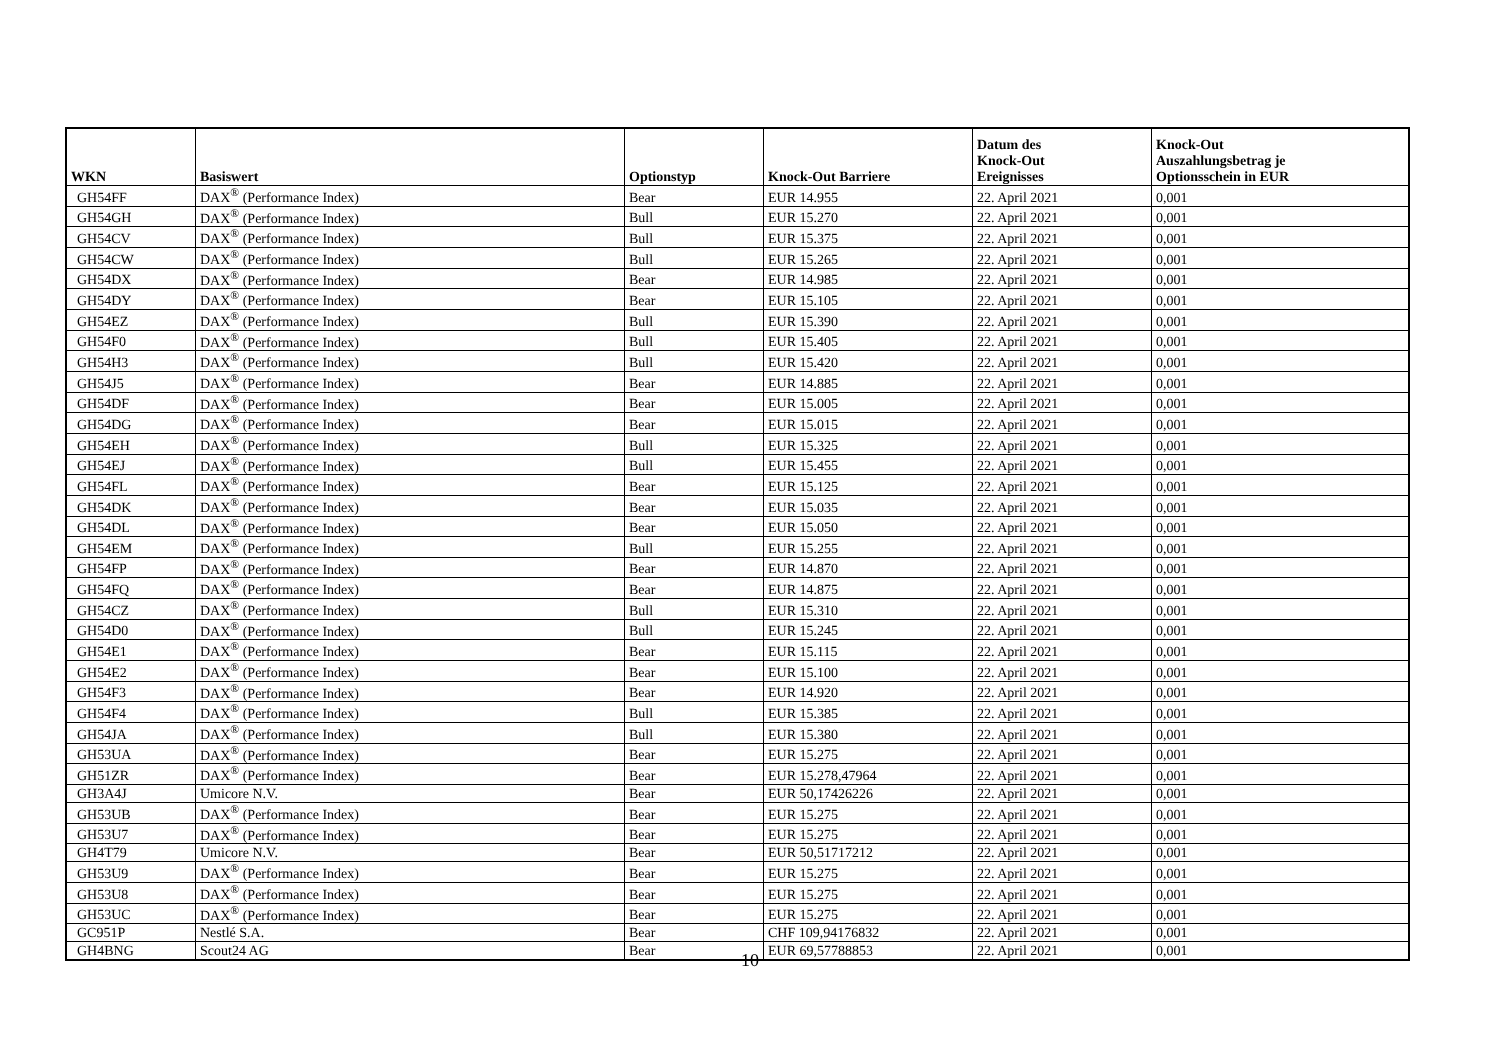| WKN | Basiswert | Optionstyp | Knock-Out Barriere | Datum des Knock-Out Ereignisses | Knock-Out Auszahlungsbetrag je Optionsschein in EUR |
| --- | --- | --- | --- | --- | --- |
| GH54FF | DAX<sup>®</sup> (Performance Index) | Bear | EUR 14.955 | 22. April 2021 | 0,001 |
| GH54GH | DAX<sup>®</sup> (Performance Index) | Bull | EUR 15.270 | 22. April 2021 | 0,001 |
| GH54CV | DAX<sup>®</sup> (Performance Index) | Bull | EUR 15.375 | 22. April 2021 | 0,001 |
| GH54CW | DAX<sup>®</sup> (Performance Index) | Bull | EUR 15.265 | 22. April 2021 | 0,001 |
| GH54DX | DAX<sup>®</sup> (Performance Index) | Bear | EUR 14.985 | 22. April 2021 | 0,001 |
| GH54DY | DAX<sup>®</sup> (Performance Index) | Bear | EUR 15.105 | 22. April 2021 | 0,001 |
| GH54EZ | DAX<sup>®</sup> (Performance Index) | Bull | EUR 15.390 | 22. April 2021 | 0,001 |
| GH54F0 | DAX<sup>®</sup> (Performance Index) | Bull | EUR 15.405 | 22. April 2021 | 0,001 |
| GH54H3 | DAX<sup>®</sup> (Performance Index) | Bull | EUR 15.420 | 22. April 2021 | 0,001 |
| GH54J5 | DAX<sup>®</sup> (Performance Index) | Bear | EUR 14.885 | 22. April 2021 | 0,001 |
| GH54DF | DAX<sup>®</sup> (Performance Index) | Bear | EUR 15.005 | 22. April 2021 | 0,001 |
| GH54DG | DAX<sup>®</sup> (Performance Index) | Bear | EUR 15.015 | 22. April 2021 | 0,001 |
| GH54EH | DAX<sup>®</sup> (Performance Index) | Bull | EUR 15.325 | 22. April 2021 | 0,001 |
| GH54EJ | DAX<sup>®</sup> (Performance Index) | Bull | EUR 15.455 | 22. April 2021 | 0,001 |
| GH54FL | DAX<sup>®</sup> (Performance Index) | Bear | EUR 15.125 | 22. April 2021 | 0,001 |
| GH54DK | DAX<sup>®</sup> (Performance Index) | Bear | EUR 15.035 | 22. April 2021 | 0,001 |
| GH54DL | DAX<sup>®</sup> (Performance Index) | Bear | EUR 15.050 | 22. April 2021 | 0,001 |
| GH54EM | DAX<sup>®</sup> (Performance Index) | Bull | EUR 15.255 | 22. April 2021 | 0,001 |
| GH54FP | DAX<sup>®</sup> (Performance Index) | Bear | EUR 14.870 | 22. April 2021 | 0,001 |
| GH54FQ | DAX<sup>®</sup> (Performance Index) | Bear | EUR 14.875 | 22. April 2021 | 0,001 |
| GH54CZ | DAX<sup>®</sup> (Performance Index) | Bull | EUR 15.310 | 22. April 2021 | 0,001 |
| GH54D0 | DAX<sup>®</sup> (Performance Index) | Bull | EUR 15.245 | 22. April 2021 | 0,001 |
| GH54E1 | DAX<sup>®</sup> (Performance Index) | Bear | EUR 15.115 | 22. April 2021 | 0,001 |
| GH54E2 | DAX<sup>®</sup> (Performance Index) | Bear | EUR 15.100 | 22. April 2021 | 0,001 |
| GH54F3 | DAX<sup>®</sup> (Performance Index) | Bear | EUR 14.920 | 22. April 2021 | 0,001 |
| GH54F4 | DAX<sup>®</sup> (Performance Index) | Bull | EUR 15.385 | 22. April 2021 | 0,001 |
| GH54JA | DAX<sup>®</sup> (Performance Index) | Bull | EUR 15.380 | 22. April 2021 | 0,001 |
| GH53UA | DAX<sup>®</sup> (Performance Index) | Bear | EUR 15.275 | 22. April 2021 | 0,001 |
| GH51ZR | DAX<sup>®</sup> (Performance Index) | Bear | EUR 15.278,47964 | 22. April 2021 | 0,001 |
| GH3A4J | Umicore N.V. | Bear | EUR 50,17426226 | 22. April 2021 | 0,001 |
| GH53UB | DAX<sup>®</sup> (Performance Index) | Bear | EUR 15.275 | 22. April 2021 | 0,001 |
| GH53U7 | DAX<sup>®</sup> (Performance Index) | Bear | EUR 15.275 | 22. April 2021 | 0,001 |
| GH4T79 | Umicore N.V. | Bear | EUR 50,51717212 | 22. April 2021 | 0,001 |
| GH53U9 | DAX<sup>®</sup> (Performance Index) | Bear | EUR 15.275 | 22. April 2021 | 0,001 |
| GH53U8 | DAX<sup>®</sup> (Performance Index) | Bear | EUR 15.275 | 22. April 2021 | 0,001 |
| GH53UC | DAX<sup>®</sup> (Performance Index) | Bear | EUR 15.275 | 22. April 2021 | 0,001 |
| GC951P | Nestlé S.A. | Bear | CHF 109,94176832 | 22. April 2021 | 0,001 |
| GH4BNG | Scout24 AG | Bear | EUR 69,57788853 | 22. April 2021 | 0,001 |
10